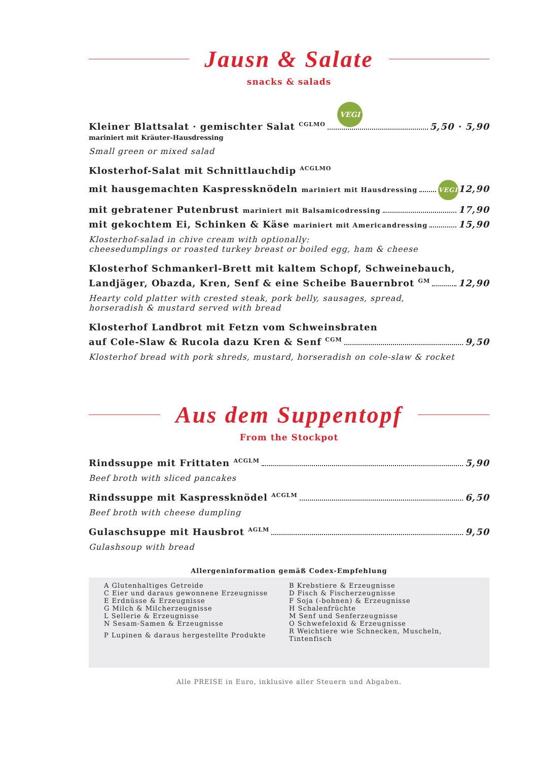Jausn & Salate
snacks & salads
VEGI
Kleiner Blattsalat · gemischter Salat <sup>CGLMO</sup> 5,50 · 5,90
mariniert mit Kräuter-Hausdressing
Small green or mixed salad
Klosterhof-Salat mit Schnittlauchdip <sup>ACGLMO</sup>
mit hausgemachten Kaspressknödeln mariniert mit Hausdressing VEGI 12,90
mit gebratener Putenbrust mariniert mit Balsamicodressing 17,90
mit gekochtem Ei, Schinken & Käse mariniert mit Americandressing 15,90
Klosterhof-salad in chive cream with optionally:
cheesedumplings or roasted turkey breast or boiled egg, ham & cheese
Klosterhof Schmankerl-Brett mit kaltem Schopf, Schweinebauch,
Landjäger, Obazda, Kren, Senf & eine Scheibe Bauernbrot <sup>GM</sup> 12,90
Hearty cold platter with crested steak, pork belly, sausages, spread,
horseradish & mustard served with bread
Klosterhof Landbrot mit Fetzn vom Schweinsbraten
auf Cole-Slaw & Rucola dazu Kren & Senf <sup>CGM</sup> 9,50
Klosterhof bread with pork shreds, mustard, horseradish on cole-slaw & rocket
Aus dem Suppentopf
From the Stockpot
Rindssuppe mit Frittaten <sup>ACGLM</sup> 5,90
Beef broth with sliced pancakes
Rindssuppe mit Kaspressknödel <sup>ACGLM</sup> 6,50
Beef broth with cheese dumpling
Gulaschsuppe mit Hausbrot <sup>AGLM</sup> 9,50
Gulashsoup with bread
Allergeninformation gemäß Codex-Empfehlung
| A Glutenhaltiges Getreide | B Krebstiere & Erzeugnisse |
| C Eier und daraus gewonnene Erzeugnisse | D Fisch & Fischerzeugnisse |
| E Erdnüsse & Erzeugnisse | F Soja (-bohnen) & Erzeugnisse |
| G Milch & Milcherzeugnisse | H Schalenfrüchte |
| L Sellerie & Erzeugnisse | M Senf und Senferzeugnisse |
| N Sesam-Samen & Erzeugnisse | O Schwefeloxid & Erzeugnisse |
| P Lupinen & daraus hergestellte Produkte | R Weichtiere wie Schnecken, Muscheln, Tintenfisch |
Alle PREISE in Euro, inklusive aller Steuern und Abgaben.